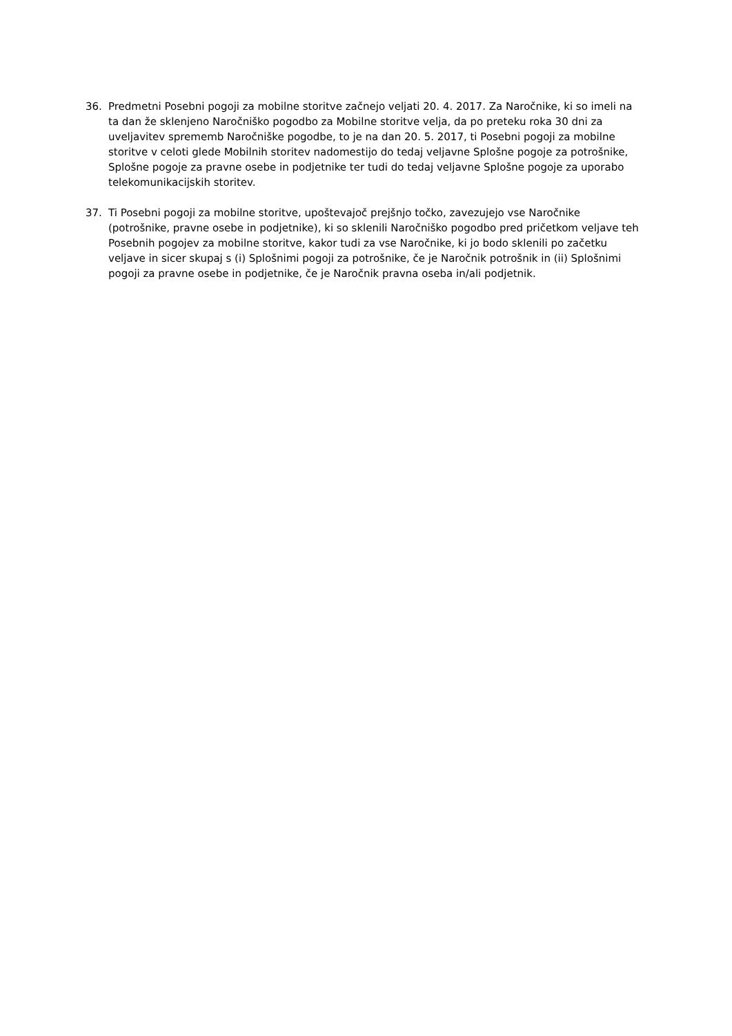36. Predmetni Posebni pogoji za mobilne storitve začnejo veljati 20. 4. 2017. Za Naročnike, ki so imeli na ta dan že sklenjeno Naročniško pogodbo za Mobilne storitve velja, da po preteku roka 30 dni za uveljavitev sprememb Naročniške pogodbe, to je na dan 20. 5. 2017, ti Posebni pogoji za mobilne storitve v celoti glede Mobilnih storitev nadomestijo do tedaj veljavne Splošne pogoje za potrošnike, Splošne pogoje za pravne osebe in podjetnike ter tudi do tedaj veljavne Splošne pogoje za uporabo telekomunikacijskih storitev.
37. Ti Posebni pogoji za mobilne storitve, upoštevajoč prejšnjo točko, zavezujejo vse Naročnike (potrošnike, pravne osebe in podjetnike), ki so sklenili Naročniško pogodbo pred pričetkom veljave teh Posebnih pogojev za mobilne storitve, kakor tudi za vse Naročnike, ki jo bodo sklenili po začetku veljave in sicer skupaj s (i) Splošnimi pogoji za potrošnike, če je Naročnik potrošnik in (ii) Splošnimi pogoji za pravne osebe in podjetnike, če je Naročnik pravna oseba in/ali podjetnik.